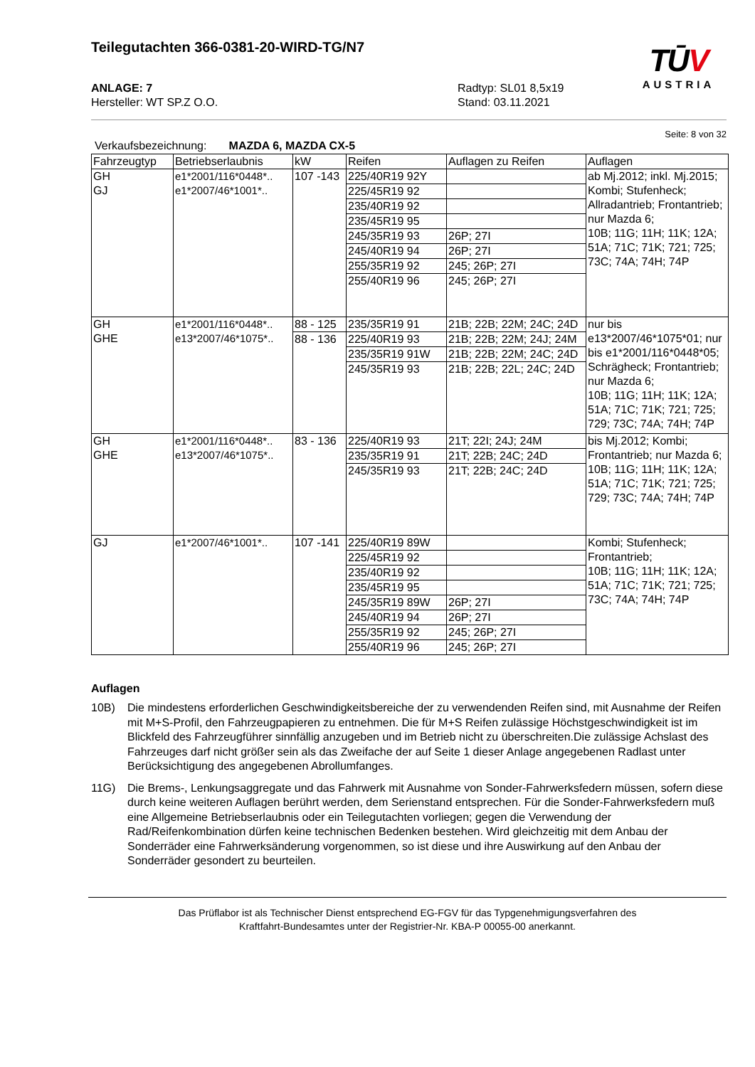TŪV
AUSTRIA
Teilegutachten 366-0381-20-WIRD-TG/N7
ANLAGE: 7
Hersteller: WT SP.Z O.O.
Radtyp: SL01 8,5x19
Stand: 03.11.2021
Seite: 8 von 32
Verkaufsbezeichnung: MAZDA 6, MAZDA CX-5
| Fahrzeugtyp | Betriebserlaubnis | kW | Reifen | Auflagen zu Reifen | Auflagen |
| --- | --- | --- | --- | --- | --- |
| GH GJ | e1*2001/116*0448*.. e1*2007/46*1001*.. | 107 -143 | 225/40R19 92Y | | ab Mj.2012; inkl. Mj.2015; Kombi; Stufenheck; Allradantrieb; Frontantrieb; nur Mazda 6; 10B; 11G; 11H; 11K; 12A; 51A; 71C; 71K; 721; 725; 73C; 74A; 74H; 74P |
| | | | 225/45R19 92 | | |
| | | | 235/40R19 92 | | |
| | | | 235/45R19 95 | | |
| | | | 245/35R19 93 | 26P; 27I | |
| | | | 245/40R19 94 | 26P; 27I | |
| | | | 255/35R19 92 | 245; 26P; 27I | |
| | | | 255/40R19 96 | 245; 26P; 27I | |
| GH GHE | e1*2001/116*0448*.. e13*2007/46*1075*.. | 88 - 125 | 235/35R19 91 | 21B; 22B; 22M; 24C; 24D | nur bis e13*2007/46*1075*01; nur bis e1*2001/116*0448*05; Schrägheck; Frontantrieb; nur Mazda 6; 10B; 11G; 11H; 11K; 12A; 51A; 71C; 71K; 721; 725; 729; 73C; 74A; 74H; 74P |
| | | 88 - 136 | 225/40R19 93 | 21B; 22B; 22M; 24J; 24M | |
| | | | 235/35R19 91W | 21B; 22B; 22M; 24C; 24D | |
| | | | 245/35R19 93 | 21B; 22B; 22L; 24C; 24D | |
| GH GHE | e1*2001/116*0448*.. e13*2007/46*1075*.. | 83 - 136 | 225/40R19 93 | 21T; 22I; 24J; 24M | bis Mj.2012; Kombi; Frontantrieb; nur Mazda 6; 10B; 11G; 11H; 11K; 12A; 51A; 71C; 71K; 721; 725; 729; 73C; 74A; 74H; 74P |
| | | | 235/35R19 91 | 21T; 22B; 24C; 24D | |
| | | | 245/35R19 93 | 21T; 22B; 24C; 24D | |
| GJ | e1*2007/46*1001*.. | 107 -141 | 225/40R19 89W | | Kombi; Stufenheck; Frontantrieb; 10B; 11G; 11H; 11K; 12A; 51A; 71C; 71K; 721; 725; 73C; 74A; 74H; 74P |
| | | | 225/45R19 92 | | |
| | | | 235/40R19 92 | | |
| | | | 235/45R19 95 | | |
| | | | 245/35R19 89W | 26P; 27I | |
| | | | 245/40R19 94 | 26P; 27I | |
| | | | 255/35R19 92 | 245; 26P; 27I | |
| | | | 255/40R19 96 | 245; 26P; 27I | |
Auflagen
10B) Die mindestens erforderlichen Geschwindigkeitsbereiche der zu verwendenden Reifen sind, mit Ausnahme der Reifen mit M+S-Profil, den Fahrzeugpapieren zu entnehmen. Die für M+S Reifen zulässige Höchstgeschwindigkeit ist im Blickfeld des Fahrzeugführer sinnfällig anzugeben und im Betrieb nicht zu überschreiten.Die zulässige Achslast des Fahrzeuges darf nicht größer sein als das Zweifache der auf Seite 1 dieser Anlage angegebenen Radlast unter Berücksichtigung des angegebenen Abrollumfanges.
11G) Die Brems-, Lenkungsaggregate und das Fahrwerk mit Ausnahme von Sonder-Fahrwerksfedern müssen, sofern diese durch keine weiteren Auflagen berührt werden, dem Serienstand entsprechen. Für die Sonder-Fahrwerksfedern muß eine Allgemeine Betriebserlaubnis oder ein Teilegutachten vorliegen; gegen die Verwendung der Rad/Reifenkombination dürfen keine technischen Bedenken bestehen. Wird gleichzeitig mit dem Anbau der Sonderräder eine Fahrwerksänderung vorgenommen, so ist diese und ihre Auswirkung auf den Anbau der Sonderräder gesondert zu beurteilen.
Das Prüflabor ist als Technischer Dienst entsprechend EG-FGV für das Typgenehmigungsverfahren des
Kraftfahrt-Bundesamtes unter der Registrier-Nr. KBA-P 00055-00 anerkannt.